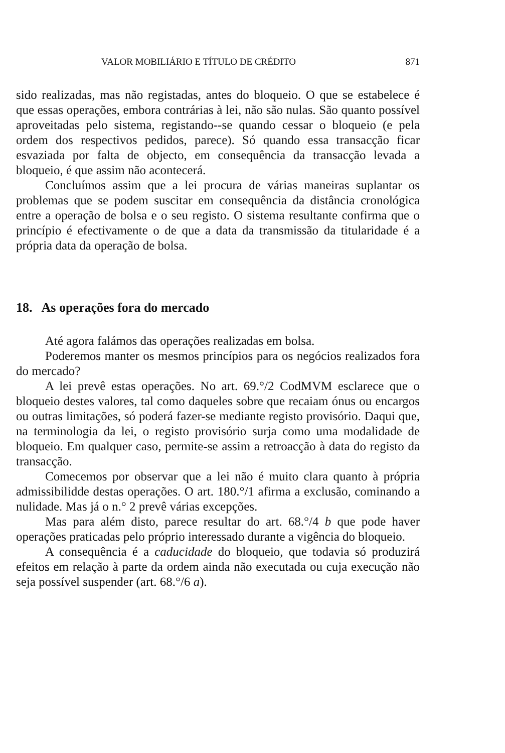VALOR MOBILIÁRIO E TÍTULO DE CRÉDITO 871
sido realizadas, mas não registadas, antes do bloqueio. O que se estabelece é que essas operações, embora contrárias à lei, não são nulas. São quanto possível aproveitadas pelo sistema, registando--se quando cessar o bloqueio (e pela ordem dos respectivos pedidos, parece). Só quando essa transacção ficar esvaziada por falta de objecto, em consequência da transacção levada a bloqueio, é que assim não acontecerá.
Concluímos assim que a lei procura de várias maneiras suplantar os problemas que se podem suscitar em consequência da distância cronológica entre a operação de bolsa e o seu registo. O sistema resultante confirma que o princípio é efectivamente o de que a data da transmissão da titularidade é a própria data da operação de bolsa.
18. As operações fora do mercado
Até agora falámos das operações realizadas em bolsa.
Poderemos manter os mesmos princípios para os negócios realizados fora do mercado?
A lei prevê estas operações. No art. 69.°/2 CodMVM esclarece que o bloqueio destes valores, tal como daqueles sobre que recaiam ónus ou encargos ou outras limitações, só poderá fazer-se mediante registo provisório. Daqui que, na terminologia da lei, o registo provisório surja como uma modalidade de bloqueio. Em qualquer caso, permite-se assim a retroacção à data do registo da transacção.
Comecemos por observar que a lei não é muito clara quanto à própria admissibilidde destas operações. O art. 180.°/1 afirma a exclusão, cominando a nulidade. Mas já o n.° 2 prevê várias excepções.
Mas para além disto, parece resultar do art. 68.°/4 b que pode haver operações praticadas pelo próprio interessado durante a vigência do bloqueio.
A consequência é a caducidade do bloqueio, que todavia só produzirá efeitos em relação à parte da ordem ainda não executada ou cuja execução não seja possível suspender (art. 68.°/6 a).